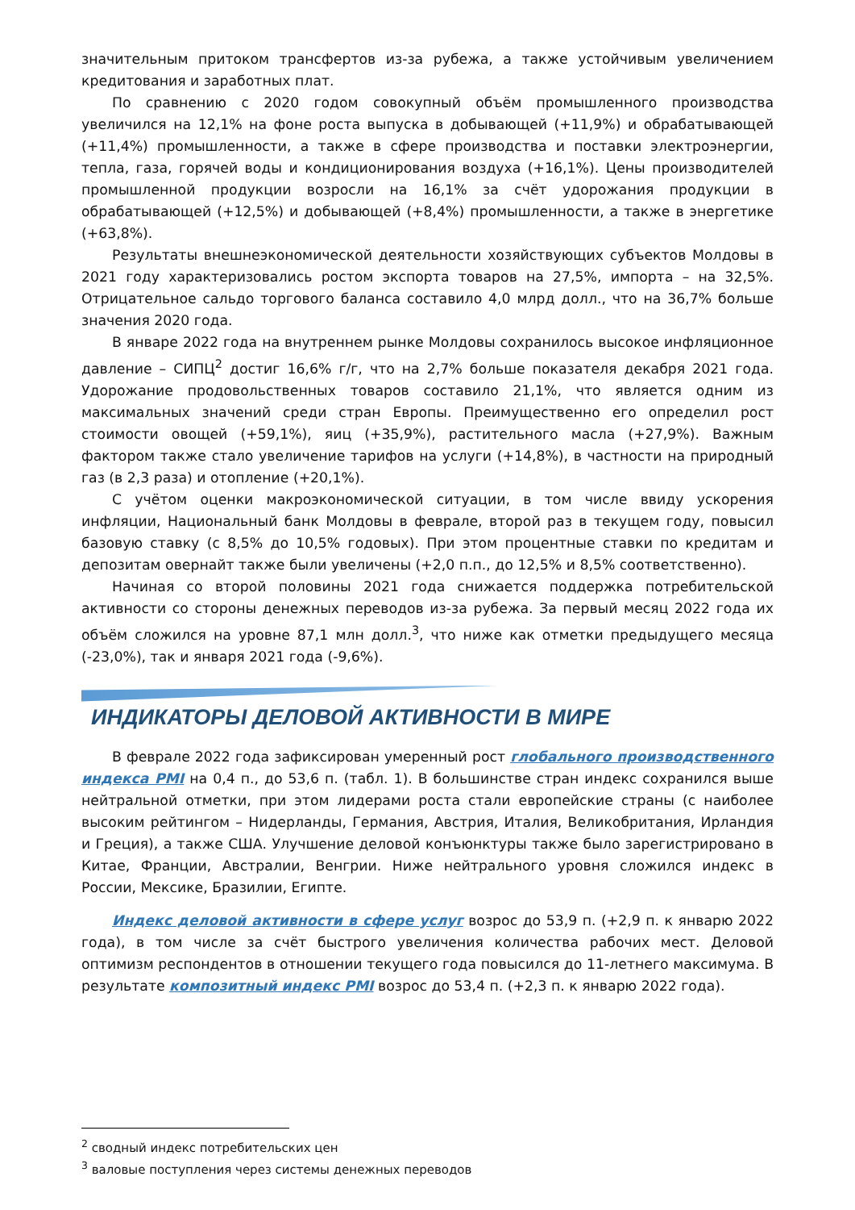значительным притоком трансфертов из-за рубежа, а также устойчивым увеличением кредитования и заработных плат.
По сравнению с 2020 годом совокупный объём промышленного производства увеличился на 12,1% на фоне роста выпуска в добывающей (+11,9%) и обрабатывающей (+11,4%) промышленности, а также в сфере производства и поставки электроэнергии, тепла, газа, горячей воды и кондиционирования воздуха (+16,1%). Цены производителей промышленной продукции возросли на 16,1% за счёт удорожания продукции в обрабатывающей (+12,5%) и добывающей (+8,4%) промышленности, а также в энергетике (+63,8%).
Результаты внешнеэкономической деятельности хозяйствующих субъектов Молдовы в 2021 году характеризовались ростом экспорта товаров на 27,5%, импорта – на 32,5%. Отрицательное сальдо торгового баланса составило 4,0 млрд долл., что на 36,7% больше значения 2020 года.
В январе 2022 года на внутреннем рынке Молдовы сохранилось высокое инфляционное давление – СИПЦ<sup>2</sup> достиг 16,6% г/г, что на 2,7% больше показателя декабря 2021 года. Удорожание продовольственных товаров составило 21,1%, что является одним из максимальных значений среди стран Европы. Преимущественно его определил рост стоимости овощей (+59,1%), яиц (+35,9%), растительного масла (+27,9%). Важным фактором также стало увеличение тарифов на услуги (+14,8%), в частности на природный газ (в 2,3 раза) и отопление (+20,1%).
С учётом оценки макроэкономической ситуации, в том числе ввиду ускорения инфляции, Национальный банк Молдовы в феврале, второй раз в текущем году, повысил базовую ставку (с 8,5% до 10,5% годовых). При этом процентные ставки по кредитам и депозитам овернайт также были увеличены (+2,0 п.п., до 12,5% и 8,5% соответственно).
Начиная со второй половины 2021 года снижается поддержка потребительской активности со стороны денежных переводов из-за рубежа. За первый месяц 2022 года их объём сложился на уровне 87,1 млн долл.<sup>3</sup>, что ниже как отметки предыдущего месяца (-23,0%), так и января 2021 года (-9,6%).
ИНДИКАТОРЫ ДЕЛОВОЙ АКТИВНОСТИ В МИРЕ
В феврале 2022 года зафиксирован умеренный рост глобального производственного индекса PMI на 0,4 п., до 53,6 п. (табл. 1). В большинстве стран индекс сохранился выше нейтральной отметки, при этом лидерами роста стали европейские страны (с наиболее высоким рейтингом – Нидерланды, Германия, Австрия, Италия, Великобритания, Ирландия и Греция), а также США. Улучшение деловой конъюнктуры также было зарегистрировано в Китае, Франции, Австралии, Венгрии. Ниже нейтрального уровня сложился индекс в России, Мексике, Бразилии, Египте.
Индекс деловой активности в сфере услуг возрос до 53,9 п. (+2,9 п. к январю 2022 года), в том числе за счёт быстрого увеличения количества рабочих мест. Деловой оптимизм респондентов в отношении текущего года повысился до 11-летнего максимума. В результате композитный индекс PMI возрос до 53,4 п. (+2,3 п. к январю 2022 года).
<sup>2</sup> сводный индекс потребительских цен
<sup>3</sup> валовые поступления через системы денежных переводов